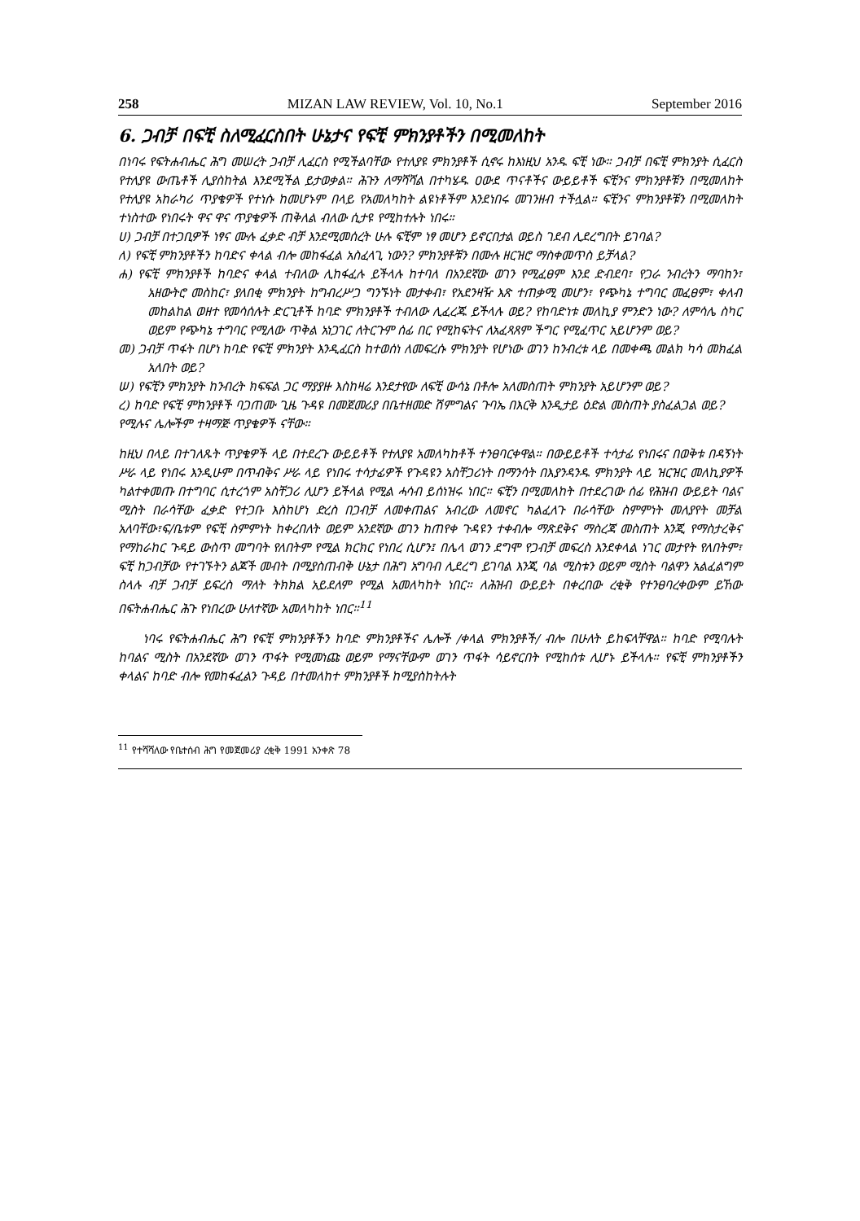258 MIZAN LAW REVIEW, Vol. 10, No.1 September 2016
6. ጋብቻ በፍቺ ስለሚፈርስበት ሁኔታና የፍቺ ምክንያቶችን በሚመለከት
በነባሩ የፍትሐብሔር ሕግ መሠረት ጋብቻ ሊፈርስ የሚችልባቸው የተለያዩ ምክንያቶች ሲኖሩ ከእነዚህ አንዱ ፍቺ ነው። ጋብቻ በፍቺ ምክንያት ሲፈርስ የተለያዩ ውጤቶች ሊያስከትል እንደሚችል ይታወቃል። ሕጉን ለማሻሻል በተካሄዱ ዐውደ ጥናቶችና ውይይቶች ፍቺንና ምክንያቶቹን በሚመለከት የተለያዩ አከራካሪ ጥያቄዎች የተነሱ ከመሆኑም በላይ የአመለካከት ልዩነቶችም እንደነበሩ መገንዘብ ተችሏል። ፍቺንና ምክንያቶቹን በሚመለከት ተነስተው የነበሩት ዋና ዋና ጥያቄዎች ጠቅለል ብለው ሲታዩ የሚከተሉት ነበሩ።
ሀ) ጋብቻ በተጋቢዎች ነፃና ሙሉ ፈቃድ ብቻ እንደሚመሰረት ሁሉ ፍቺም ነፃ መሆን ይኖርበታል ወይስ ገደብ ሊደረግበት ይገባል?
ለ) የፍቺ ምክንያቶችን ከባድና ቀላል ብሎ መከፋፈል አስፈላጊ ነውን? ምክንያቶቹን በሙሉ ዘርዝሮ ማስቀመጥስ ይቻላል?
ሐ) የፍቺ ምክንያቶች ከባድና ቀላል ተብለው ሊከፋፈሉ ይችላሉ ከተባለ በአንደኛው ወገን የሚፈፀም እንደ ድብደባ፣ የጋራ ንብረትን ማባከን፣ አዘውትሮ መስከር፣ ያለበቂ ምክንያት ከግብረሥጋ ግንኙነት መታቀብ፣ የአደንዛዥ እጽ ተጠቃሚ መሆን፣ የጭካኔ ተግባር መፈፀም፣ ቀለብ መከልከል ወዘተ የመሳሰሉት ድርጊቶች ከባድ ምክንያቶች ተብለው ሊፈረጁ ይችላሉ ወይ? የከባድነቱ መለኪያ ምንድን ነው? ለምሳሌ ስካር ወይም የጭካኔ ተግባር የሚለው ጥቅል አነጋገር ለትርጉም ሰፊ በር የሚከፍትና ለአፈጻጸም ችግር የሚፈጥር አይሆንም ወይ?
መ) ጋብቻ ጥፋት በሆነ ከባድ የፍቺ ምክንያት እንዲፈርስ ከተወሰነ ለመፍረሱ ምክንያት የሆነው ወገን ከንብረቱ ላይ በመቀጫ መልክ ካሳ መክፈል አለበት ወይ?
ሠ) የፍቺን ምክንያት ከንብረት ክፍፍል ጋር ማያያዙ እስከዛሬ እንደታየው ለፍቺ ውሳኔ በቶሎ አለመስጠት ምክንያት አይሆንም ወይ?
ረ) ከባድ የፍቺ ምክንያቶች ባጋጠሙ ጊዜ ጉዳዩ በመጀመሪያ በቤተዘመድ ሽምግልና ጉባኤ በእርቅ እንዲታይ ዕድል መስጠት ያስፈልጋል ወይ?
የሚሉና ሌሎችም ተዛማጅ ጥያቄዎች ናቸው።
ከዚህ በላይ በተገለጹት ጥያቄዎች ላይ በተደረጉ ውይይቶች የተለያዩ አመለካከቶች ተንፀባርቀዋል። በውይይቶች ተሳታፊ የነበሩና በወቅቱ በዳኝነት ሥራ ላይ የነበሩ እንዲሁም በጥብቅና ሥራ ላይ የነበሩ ተሳታፊዎች የጉዳዩን አስቸጋሪነት በማንሳት በእያንዳንዱ ምክንያት ላይ ዝርዝር መለኪያዎች ካልተቀመጡ በተግባር ሲተረጎም አስቸጋሪ ሊሆን ይችላል የሚል ሓሳብ ይሰነዝሩ ነበር። ፍቺን በሚመለከት በተደረገው ሰፊ የሕዝብ ውይይት ባልና ሚስት በራሳቸው ፈቃድ የተጋቡ እስከሆነ ድረስ በጋብቻ ለመቀጠልና አብረው ለመኖር ካልፈለጉ በራሳቸው ስምምነት መለያየት መቻል አለባቸው፣ፍ/ቤቱም የፍቺ ስምምነት ከቀረበለት ወይም አንደኛው ወገን ከጠየቀ ጉዳዩን ተቀብሎ ማጽደቅና ማስረጃ መስጠት እንጂ የማስታረቅና የማከራከር ጉዳይ ውስጥ መግባት የለበትም የሚል ክርክር የነበረ ሲሆን፤ በሌላ ወገን ደግሞ የጋብቻ መፍረስ እንደቀላል ነገር መታየት የለበትም፣ ፍቺ ከጋብቻው የተገኙትን ልጆች መብት በሚያስጠብቅ ሁኔታ በሕግ አግባብ ሊደረግ ይገባል እንጂ ባል ሚስቱን ወይም ሚስት ባልዋን አልፈልግም ስላሉ ብቻ ጋብቻ ይፍረስ ማለት ትክክል አይደለም የሚል አመለካከት ነበር። ለሕዝብ ውይይት በቀረበው ረቂቅ የተንፀባረቀውም ይኸው በፍትሐብሔር ሕጉ የነበረው ሁለተኛው አመለካከት ነበር።<sup>11</sup>
ነባሩ የፍትሐብሔር ሕግ የፍቺ ምክንያቶችን ከባድ ምክንያቶችና ሌሎች /ቀላል ምክንያቶች/ ብሎ በሁለት ይከፍላቸዋል። ከባድ የሚባሉት ከባልና ሚስት በአንደኛው ወገን ጥፋት የሚመነጩ ወይም የማናቸውም ወገን ጥፋት ሳይኖርበት የሚከሰቱ ሊሆኑ ይችላሉ። የፍቺ ምክንያቶችን ቀላልና ከባድ ብሎ የመከፋፈልን ጉዳይ በተመለከተ ምክንያቶች ከሚያስከትሉት
<sup>11</sup> የተሻሻለው የቤተሰብ ሕግ የመጀመሪያ ረቂቅ 1991 አንቀጽ 78